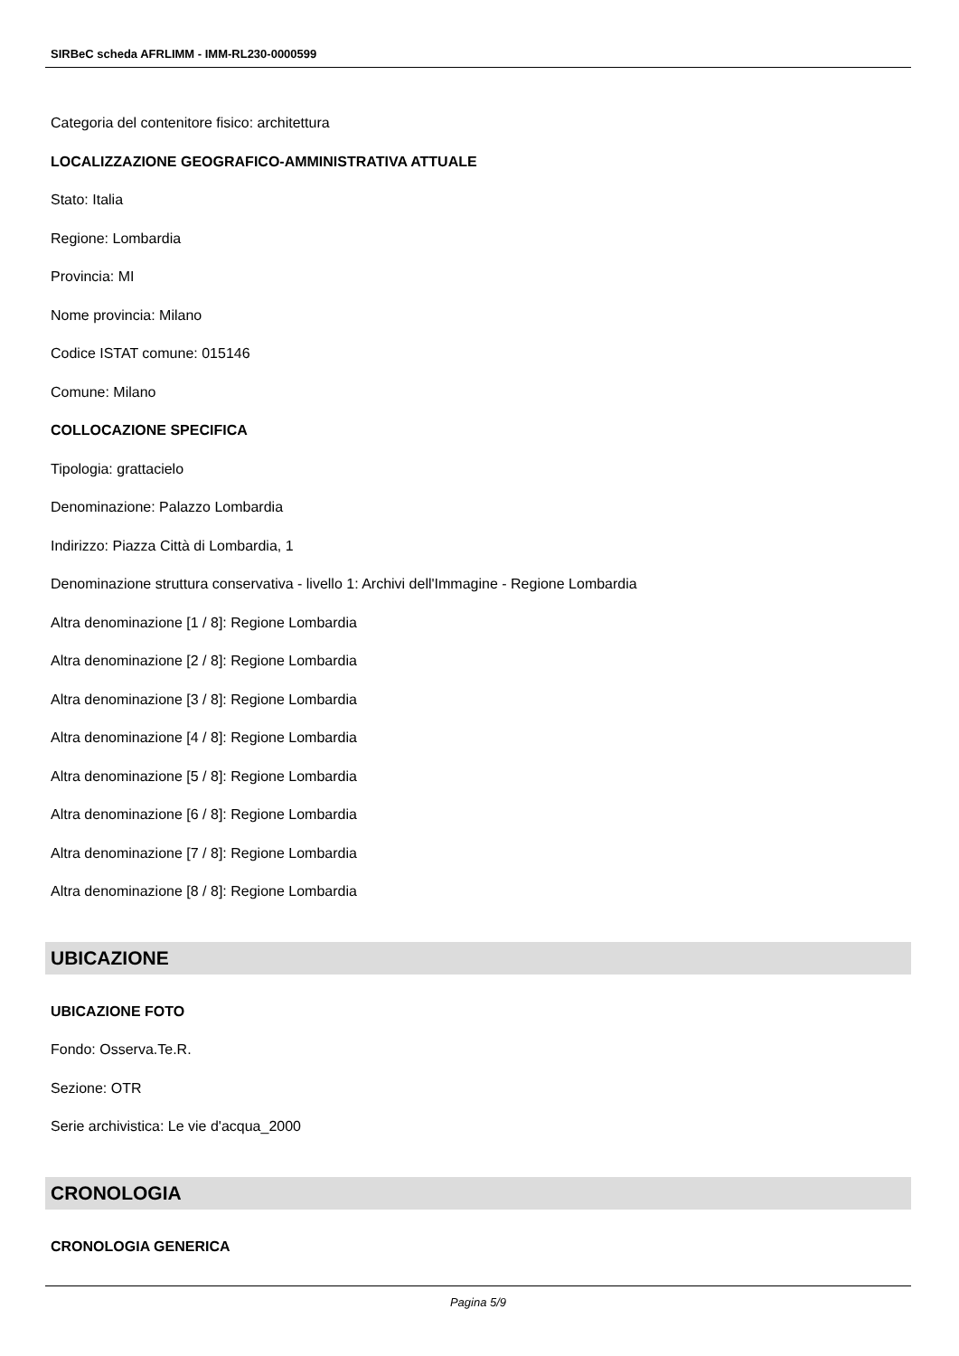SIRBeC scheda AFRLIMM - IMM-RL230-0000599
Categoria del contenitore fisico: architettura
LOCALIZZAZIONE GEOGRAFICO-AMMINISTRATIVA ATTUALE
Stato: Italia
Regione: Lombardia
Provincia: MI
Nome provincia: Milano
Codice ISTAT comune: 015146
Comune: Milano
COLLOCAZIONE SPECIFICA
Tipologia: grattacielo
Denominazione: Palazzo Lombardia
Indirizzo: Piazza Città di Lombardia, 1
Denominazione struttura conservativa - livello 1: Archivi dell'Immagine - Regione Lombardia
Altra denominazione [1 / 8]: Regione Lombardia
Altra denominazione [2 / 8]: Regione Lombardia
Altra denominazione [3 / 8]: Regione Lombardia
Altra denominazione [4 / 8]: Regione Lombardia
Altra denominazione [5 / 8]: Regione Lombardia
Altra denominazione [6 / 8]: Regione Lombardia
Altra denominazione [7 / 8]: Regione Lombardia
Altra denominazione [8 / 8]: Regione Lombardia
UBICAZIONE
UBICAZIONE FOTO
Fondo: Osserva.Te.R.
Sezione: OTR
Serie archivistica: Le vie d'acqua_2000
CRONOLOGIA
CRONOLOGIA GENERICA
Pagina 5/9